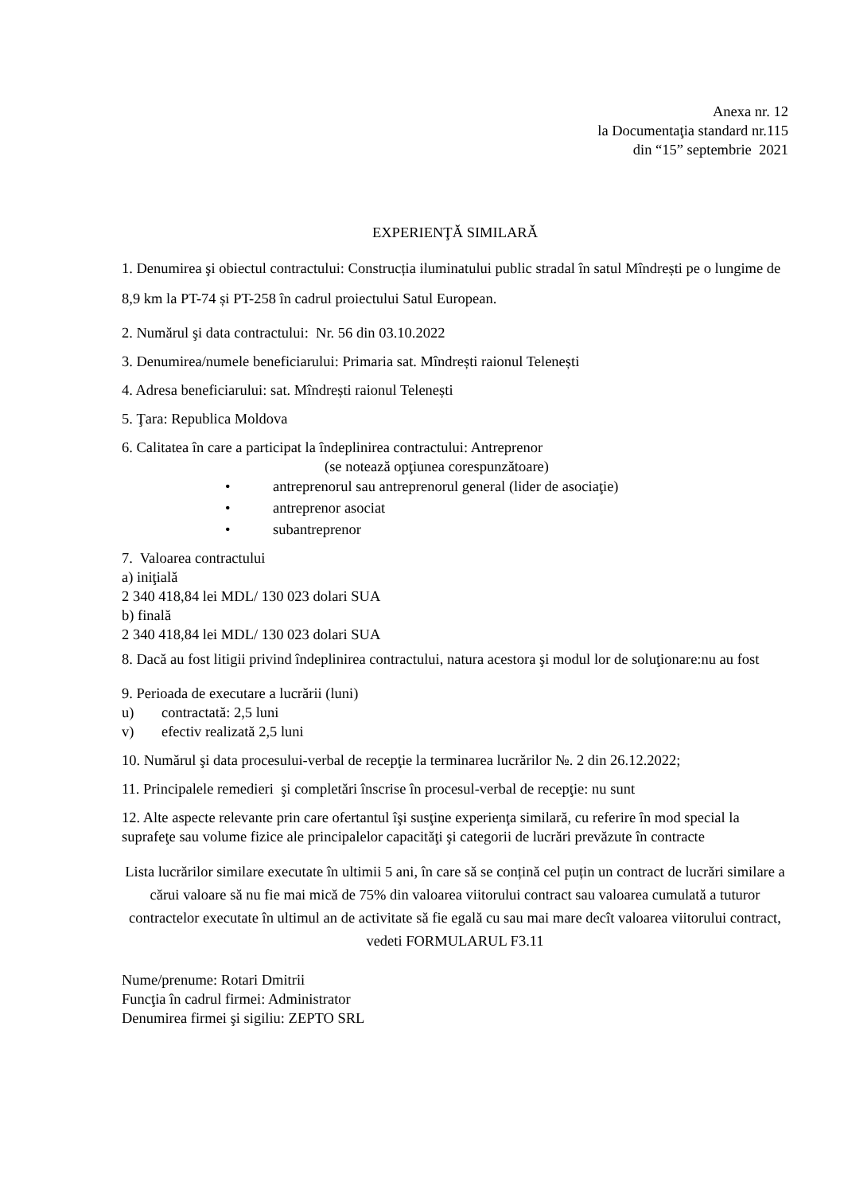Anexa nr. 12
la Documentaţia standard nr.115
din “15” septembrie 2021
EXPERIENŢĂ SIMILARĂ
1. Denumirea şi obiectul contractului: Construcția iluminatului public stradal în satul Mîndrești pe o lungime de 8,9 km la PT-74 și PT-258 în cadrul proiectului Satul European.
2. Numărul şi data contractului: Nr. 56 din 03.10.2022
3. Denumirea/numele beneficiarului: Primaria sat. Mîndrești raionul Telenești
4. Adresa beneficiarului: sat. Mîndrești raionul Telenești
5. Ţara: Republica Moldova
6. Calitatea în care a participat la îndeplinirea contractului: Antreprenor
(se notează opţiunea corespunzătoare)
• antreprenorul sau antreprenorul general (lider de asociaţie)
• antreprenor asociat
• subantreprenor
7. Valoarea contractului
a) iniţială
2 340 418,84 lei MDL/ 130 023 dolari SUA
b) finală
2 340 418,84 lei MDL/ 130 023 dolari SUA
8. Dacă au fost litigii privind îndeplinirea contractului, natura acestora şi modul lor de soluţionare:nu au fost
9. Perioada de executare a lucrării (luni)
u) contractată: 2,5 luni
v) efectiv realizată 2,5 luni
10. Numărul şi data procesului-verbal de recepţie la terminarea lucrărilor №. 2 din 26.12.2022;
11. Principalele remedieri şi completări înscrise în procesul-verbal de recepţie: nu sunt
12. Alte aspecte relevante prin care ofertantul îşi susţine experienţa similară, cu referire în mod special la suprafeţe sau volume fizice ale principalelor capacităţi şi categorii de lucrări prevăzute în contracte
Lista lucrărilor similare executate în ultimii 5 ani, în care să se conțină cel puțin un contract de lucrări similare a cărui valoare să nu fie mai mică de 75% din valoarea viitorului contract sau valoarea cumulată a tuturor contractelor executate în ultimul an de activitate să fie egală cu sau mai mare decît valoarea viitorului contract, vedeti FORMULARUL F3.11
Nume/prenume: Rotari Dmitrii
Funcţia în cadrul firmei: Administrator
Denumirea firmei şi sigiliu: ZEPTO SRL